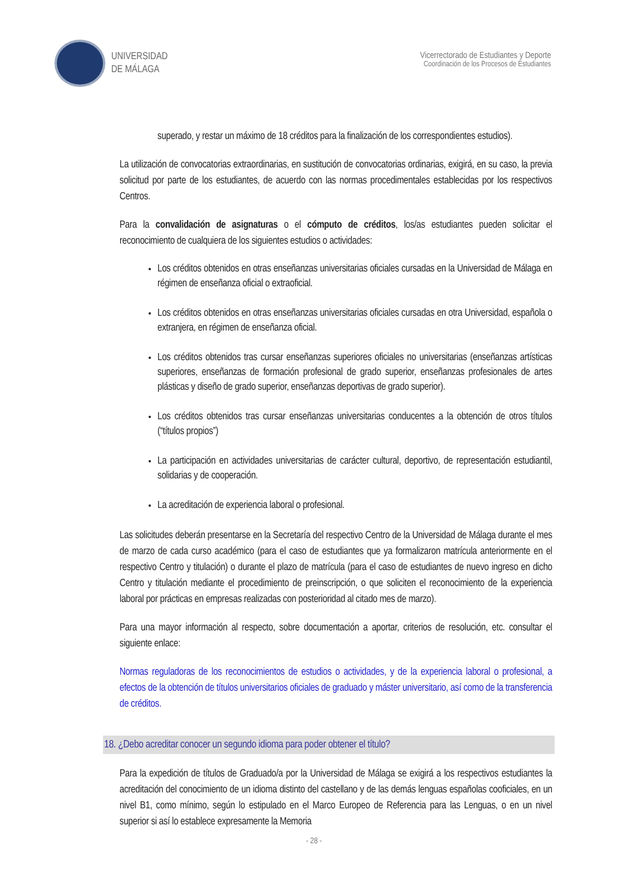UNIVERSIDAD
DE MÁLAGA
Vicerrectorado de Estudiantes y Deporte
Coordinación de los Procesos de Estudiantes
superado, y restar un máximo de 18 créditos para la finalización de los correspondientes estudios).
La utilización de convocatorias extraordinarias, en sustitución de convocatorias ordinarias, exigirá, en su caso, la previa solicitud por parte de los estudiantes, de acuerdo con las normas procedimentales establecidas por los respectivos Centros.
Para la convalidación de asignaturas o el cómputo de créditos, los/as estudiantes pueden solicitar el reconocimiento de cualquiera de los siguientes estudios o actividades:
Los créditos obtenidos en otras enseñanzas universitarias oficiales cursadas en la Universidad de Málaga en régimen de enseñanza oficial o extraoficial.
Los créditos obtenidos en otras enseñanzas universitarias oficiales cursadas en otra Universidad, española o extranjera, en régimen de enseñanza oficial.
Los créditos obtenidos tras cursar enseñanzas superiores oficiales no universitarias (enseñanzas artísticas superiores, enseñanzas de formación profesional de grado superior, enseñanzas profesionales de artes plásticas y diseño de grado superior, enseñanzas deportivas de grado superior).
Los créditos obtenidos tras cursar enseñanzas universitarias conducentes a la obtención de otros títulos (“títulos propios”)
La participación en actividades universitarias de carácter cultural, deportivo, de representación estudiantil, solidarias y de cooperación.
La acreditación de experiencia laboral o profesional.
Las solicitudes deberán presentarse en la Secretaría del respectivo Centro de la Universidad de Málaga durante el mes de marzo de cada curso académico (para el caso de estudiantes que ya formalizaron matrícula anteriormente en el respectivo Centro y titulación) o durante el plazo de matrícula (para el caso de estudiantes de nuevo ingreso en dicho Centro y titulación mediante el procedimiento de preinscripción, o que soliciten el reconocimiento de la experiencia laboral por prácticas en empresas realizadas con posterioridad al citado mes de marzo).
Para una mayor información al respecto, sobre documentación a aportar, criterios de resolución, etc. consultar el siguiente enlace:
Normas reguladoras de los reconocimientos de estudios o actividades, y de la experiencia laboral o profesional, a efectos de la obtención de títulos universitarios oficiales de graduado y máster universitario, así como de la transferencia de créditos.
18. ¿Debo acreditar conocer un segundo idioma para poder obtener el título?
Para la expedición de títulos de Graduado/a por la Universidad de Málaga se exigirá a los respectivos estudiantes la acreditación del conocimiento de un idioma distinto del castellano y de las demás lenguas españolas cooficiales, en un nivel B1, como mínimo, según lo estipulado en el Marco Europeo de Referencia para las Lenguas, o en un nivel superior si así lo establece expresamente la Memoria
- 28 -